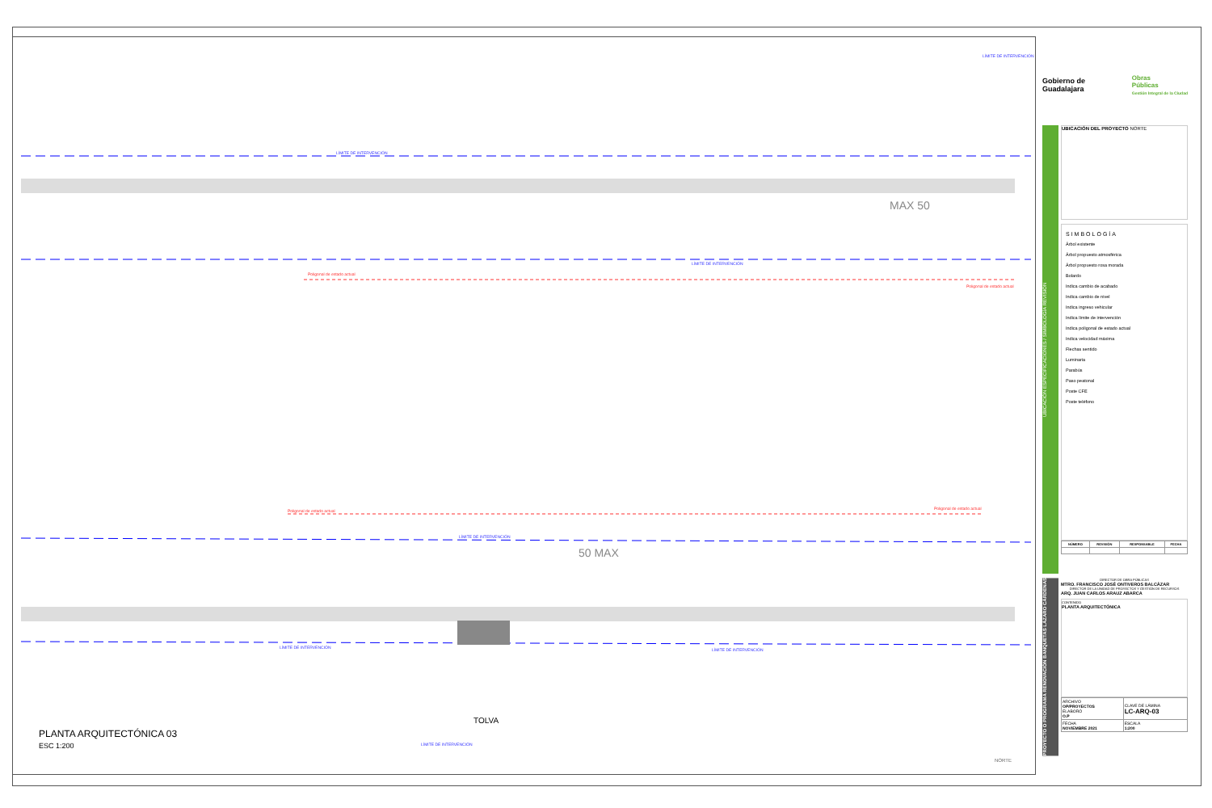LÍMITE DE INTERVENCIÓN
LÍMITE DE INTERVENCIÓN
LÍMITE DE INTERVENCIÓN
LÍMITE DE INTERVENCIÓN
LÍMITE DE INTERVENCIÓN
LÍMITE DE INTERVENCIÓN
LÍMITE DE INTERVENCIÓN
Poligonal de estado actual
Poligonal de estado actual
Poligonal de estado actual
Poligonal de estado actual
MAX 50
50 MAX
TOLVA
NORTE
PLANTA ARQUITECTÓNICA 03
ESC 1:200
Gobierno de
Guadalajara
Obras
Públicas
Gestión Integral de la Ciudad
UBICACIÓN ESPECIFICACIONES / SIMBOLOGÍA REVISIÓN
UBICACIÓN DEL PROYECTO NORTE
SIMBOLOGÍA
Árbol existente
Árbol propuesto atmosférica
Árbol propuesto rosa morada
Bolardo
Indica cambio de acabado
Indica cambio de nivel
Indica ingreso vehicular
Indica límite de intervención
Indica poligonal de estado actual
Indica velocidad máxima
Flechas sentido
Luminaria
Parabús
Paso peatonal
Poste CFE
Poste teléfono
| NÚMERO | REVISIÓN | RESPONSABLE | FECHA |
| --- | --- | --- | --- |
PROYECTO O PROGRAMA RENOVACIÓN BANQUETAS LÁZARO CÁRDENAS
DIRECTOR DE OBRA PÚBLICAS
MTRO. FRANCISCO JOSÉ ONTIVEROS BALCÁZAR
DIRECTOR DE LA UNIDAD DE PROYECTOS Y GESTIÓN DE RECURSOS
ARQ. JUAN CARLOS ARAUZ ABARCA
CONTENIDO
PLANTA ARQUITECTÓNICA
| ARCHIVO OP/PROYECTOS ELABORÓ O.P | CLAVE DE LÁMINA LC-ARQ-03 |
| FECHA NOVIEMBRE 2021 | ESCALA 1:200 |